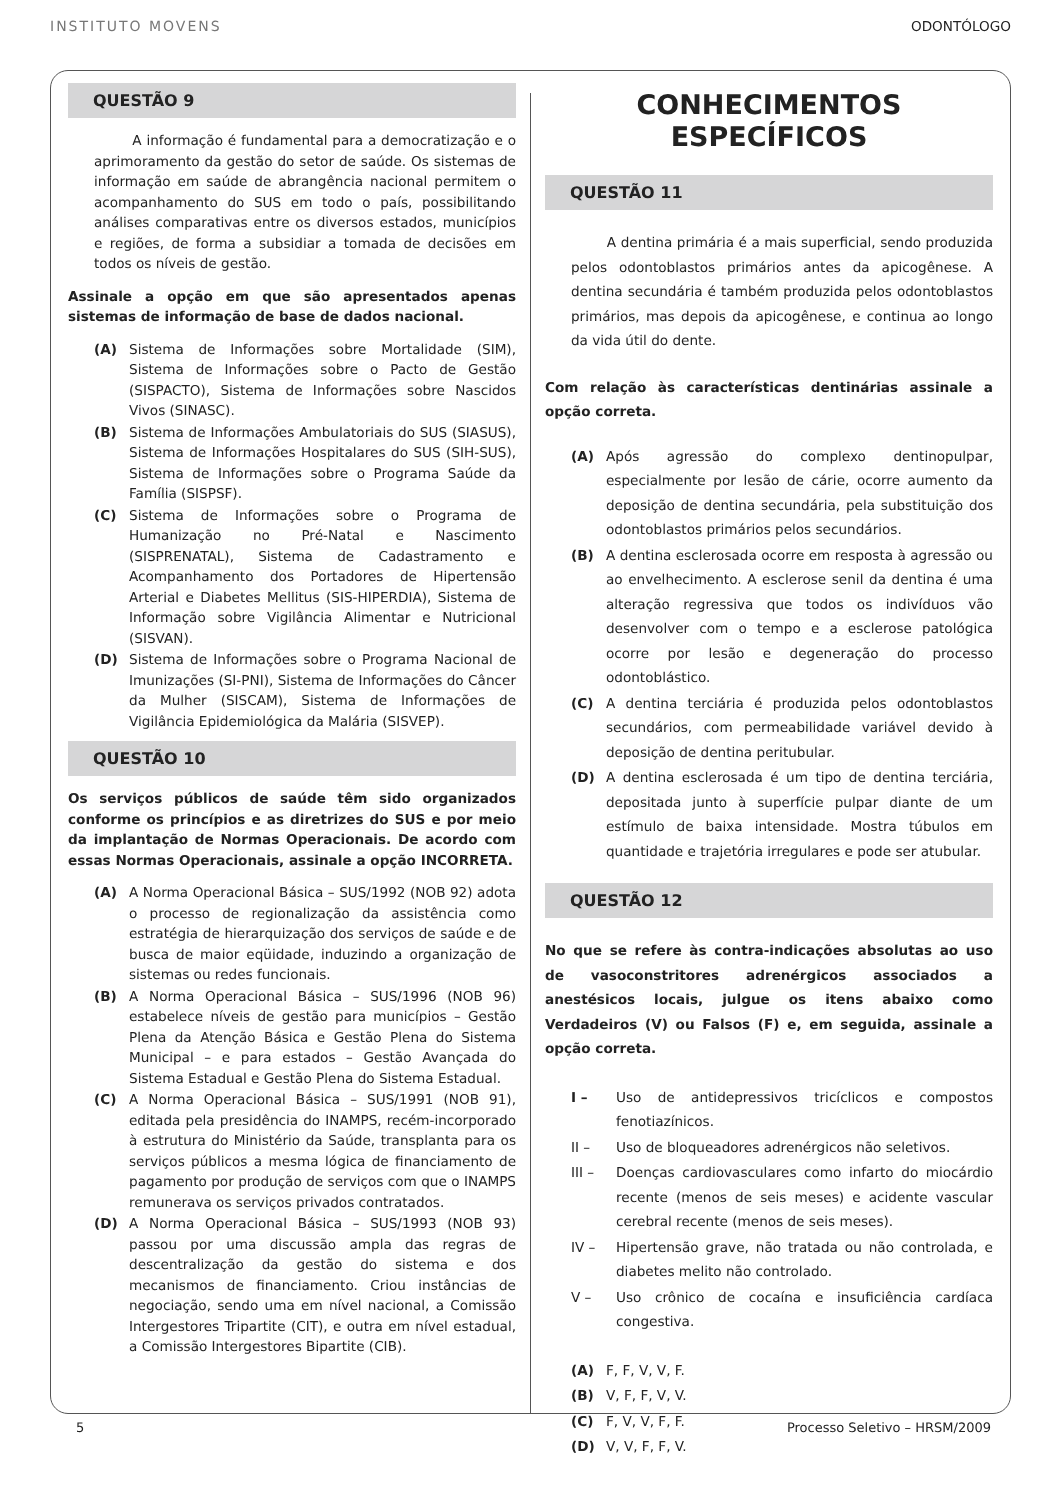INSTITUTO MOVENS ODONTÓLOGO
QUESTÃO 9
A informação é fundamental para a democratização e o aprimoramento da gestão do setor de saúde. Os sistemas de informação em saúde de abrangência nacional permitem o acompanhamento do SUS em todo o país, possibilitando análises comparativas entre os diversos estados, municípios e regiões, de forma a subsidiar a tomada de decisões em todos os níveis de gestão.
Assinale a opção em que são apresentados apenas sistemas de informação de base de dados nacional.
(A) Sistema de Informações sobre Mortalidade (SIM), Sistema de Informações sobre o Pacto de Gestão (SISPACTO), Sistema de Informações sobre Nascidos Vivos (SINASC).
(B) Sistema de Informações Ambulatoriais do SUS (SIASUS), Sistema de Informações Hospitalares do SUS (SIH-SUS), Sistema de Informações sobre o Programa Saúde da Família (SISPSF).
(C) Sistema de Informações sobre o Programa de Humanização no Pré-Natal e Nascimento (SISPRENATAL), Sistema de Cadastramento e Acompanhamento dos Portadores de Hipertensão Arterial e Diabetes Mellitus (SIS-HIPERDIA), Sistema de Informação sobre Vigilância Alimentar e Nutricional (SISVAN).
(D) Sistema de Informações sobre o Programa Nacional de Imunizações (SI-PNI), Sistema de Informações do Câncer da Mulher (SISCAM), Sistema de Informações de Vigilância Epidemiológica da Malária (SISVEP).
QUESTÃO 10
Os serviços públicos de saúde têm sido organizados conforme os princípios e as diretrizes do SUS e por meio da implantação de Normas Operacionais. De acordo com essas Normas Operacionais, assinale a opção INCORRETA.
(A) A Norma Operacional Básica – SUS/1992 (NOB 92) adota o processo de regionalização da assistência como estratégia de hierarquização dos serviços de saúde e de busca de maior eqüidade, induzindo a organização de sistemas ou redes funcionais.
(B) A Norma Operacional Básica – SUS/1996 (NOB 96) estabelece níveis de gestão para municípios – Gestão Plena da Atenção Básica e Gestão Plena do Sistema Municipal – e para estados – Gestão Avançada do Sistema Estadual e Gestão Plena do Sistema Estadual.
(C) A Norma Operacional Básica – SUS/1991 (NOB 91), editada pela presidência do INAMPS, recém-incorporado à estrutura do Ministério da Saúde, transplanta para os serviços públicos a mesma lógica de financiamento de pagamento por produção de serviços com que o INAMPS remunerava os serviços privados contratados.
(D) A Norma Operacional Básica – SUS/1993 (NOB 93) passou por uma discussão ampla das regras de descentralização da gestão do sistema e dos mecanismos de financiamento. Criou instâncias de negociação, sendo uma em nível nacional, a Comissão Intergestores Tripartite (CIT), e outra em nível estadual, a Comissão Intergestores Bipartite (CIB).
CONHECIMENTOS
ESPECÍFICOS
QUESTÃO 11
A dentina primária é a mais superficial, sendo produzida pelos odontoblastos primários antes da apicogênese. A dentina secundária é também produzida pelos odontoblastos primários, mas depois da apicogênese, e continua ao longo da vida útil do dente.
Com relação às características dentinárias assinale a opção correta.
(A) Após agressão do complexo dentinopulpar, especialmente por lesão de cárie, ocorre aumento da deposição de dentina secundária, pela substituição dos odontoblastos primários pelos secundários.
(B) A dentina esclerosada ocorre em resposta à agressão ou ao envelhecimento. A esclerose senil da dentina é uma alteração regressiva que todos os indivíduos vão desenvolver com o tempo e a esclerose patológica ocorre por lesão e degeneração do processo odontoblástico.
(C) A dentina terciária é produzida pelos odontoblastos secundários, com permeabilidade variável devido à deposição de dentina peritubular.
(D) A dentina esclerosada é um tipo de dentina terciária, depositada junto à superfície pulpar diante de um estímulo de baixa intensidade. Mostra túbulos em quantidade e trajetória irregulares e pode ser atubular.
QUESTÃO 12
No que se refere às contra-indicações absolutas ao uso de vasoconstritores adrenérgicos associados a anestésicos locais, julgue os itens abaixo como Verdadeiros (V) ou Falsos (F) e, em seguida, assinale a opção correta.
I – Uso de antidepressivos tricíclicos e compostos fenotiazínicos.
II – Uso de bloqueadores adrenérgicos não seletivos.
III – Doenças cardiovasculares como infarto do miocárdio recente (menos de seis meses) e acidente vascular cerebral recente (menos de seis meses).
IV – Hipertensão grave, não tratada ou não controlada, e diabetes melito não controlado.
V – Uso crônico de cocaína e insuficiência cardíaca congestiva.
(A) F, F, V, V, F.
(B) V, F, F, V, V.
(C) F, V, V, F, F.
(D) V, V, F, F, V.
5 Processo Seletivo – HRSM/2009